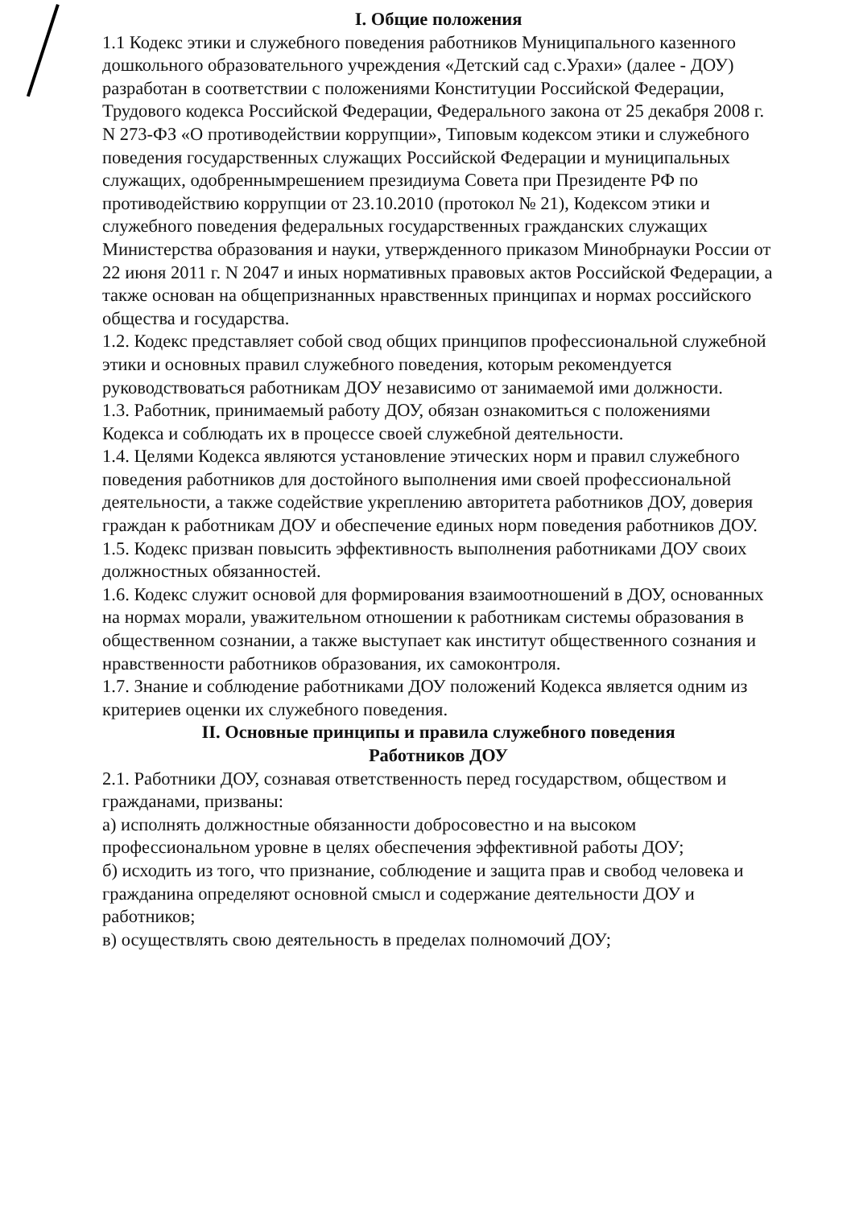I. Общие положения
1.1 Кодекс этики и служебного поведения работников Муниципального казенного дошкольного образовательного учреждения «Детский сад с.Урахи» (далее - ДОУ) разработан в соответствии с положениями Конституции Российской Федерации, Трудового кодекса Российской Федерации, Федерального закона от 25 декабря 2008 г. N 273-ФЗ «О противодействии коррупции», Типовым кодексом этики и служебного поведения государственных служащих Российской Федерации и муниципальных служащих, одобреннымрешением президиума Совета при Президенте РФ по противодействию коррупции от 23.10.2010 (протокол № 21), Кодексом этики и служебного поведения федеральных государственных гражданских служащих Министерства образования и науки, утвержденного приказом Минобрнауки России от 22 июня 2011 г. N 2047 и иных нормативных правовых актов Российской Федерации, а также основан на общепризнанных нравственных принципах и нормах российского общества и государства.
1.2. Кодекс представляет собой свод общих принципов профессиональной служебной этики и основных правил служебного поведения, которым рекомендуется руководствоваться работникам ДОУ независимо от занимаемой ими должности.
1.3. Работник, принимаемый работу ДОУ, обязан ознакомиться с положениями Кодекса и соблюдать их в процессе своей служебной деятельности.
1.4. Целями Кодекса являются установление этических норм и правил служебного поведения работников для достойного выполнения ими своей профессиональной деятельности, а также содействие укреплению авторитета работников ДОУ, доверия граждан к работникам ДОУ и обеспечение единых норм поведения работников ДОУ.
1.5. Кодекс призван повысить эффективность выполнения работниками ДОУ своих должностных обязанностей.
1.6. Кодекс служит основой для формирования взаимоотношений в ДОУ, основанных на нормах морали, уважительном отношении к работникам системы образования в общественном сознании, а также выступает как институт общественного сознания и нравственности работников образования, их самоконтроля.
1.7. Знание и соблюдение работниками ДОУ положений Кодекса является одним из критериев оценки их служебного поведения.
II. Основные принципы и правила служебного поведения
Работников ДОУ
2.1. Работники ДОУ, сознавая ответственность перед государством, обществом и гражданами, призваны:
а) исполнять должностные обязанности добросовестно и на высоком профессиональном уровне в целях обеспечения эффективной работы ДОУ;
б) исходить из того, что признание, соблюдение и защита прав и свобод человека и гражданина определяют основной смысл и содержание деятельности ДОУ и работников;
в) осуществлять свою деятельность в пределах полномочий ДОУ;